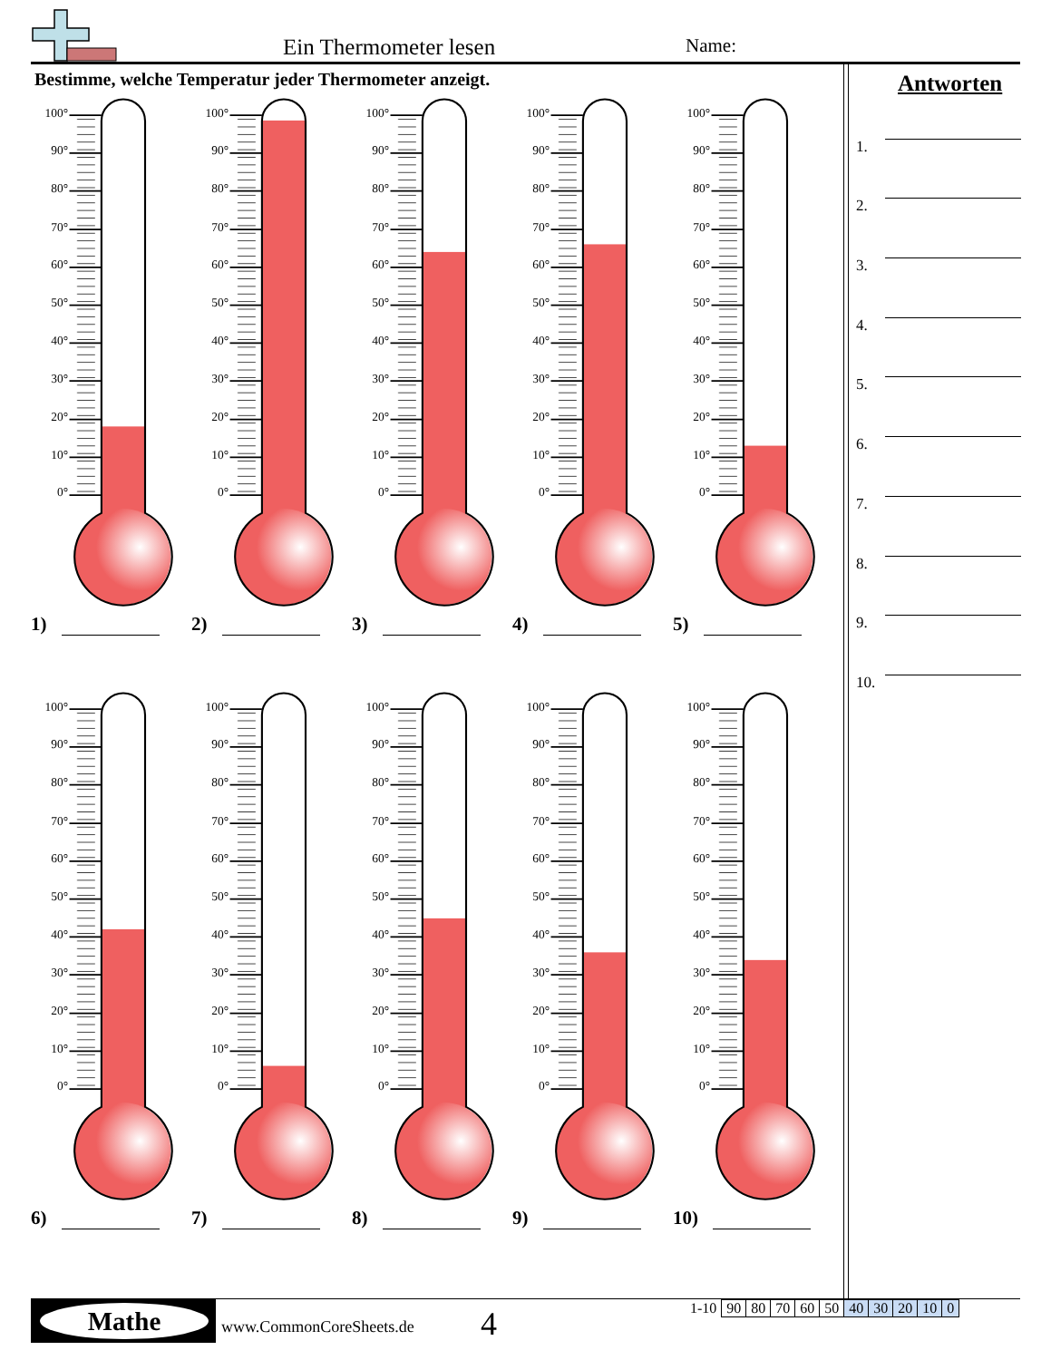Ein Thermometer lesen Name:
Bestimme, welche Temperatur jeder Thermometer anzeigt.
100°
90°
80°
70°
60°
50°
40°
30°
20°
10°
0°
1)
100°
90°
80°
70°
60°
50°
40°
30°
20°
10°
0°
2)
100°
90°
80°
70°
60°
50°
40°
30°
20°
10°
0°
3)
100°
90°
80°
70°
60°
50°
40°
30°
20°
10°
0°
4)
100°
90°
80°
70°
60°
50°
40°
30°
20°
10°
0°
5)
100°
90°
80°
70°
60°
50°
40°
30°
20°
10°
0°
6)
100°
90°
80°
70°
60°
50°
40°
30°
20°
10°
0°
7)
100°
90°
80°
70°
60°
50°
40°
30°
20°
10°
0°
8)
100°
90°
80°
70°
60°
50°
40°
30°
20°
10°
0°
9)
100°
90°
80°
70°
60°
50°
40°
30°
20°
10°
0°
10)
Antworten
1.
2.
3.
4.
5.
6.
7.
8.
9.
10.
Mathe
www.CommonCoreSheets.de 4
| 1-10 | 90 | 80 | 70 | 60 | 50 | 40 | 30 | 20 | 10 | 0 |